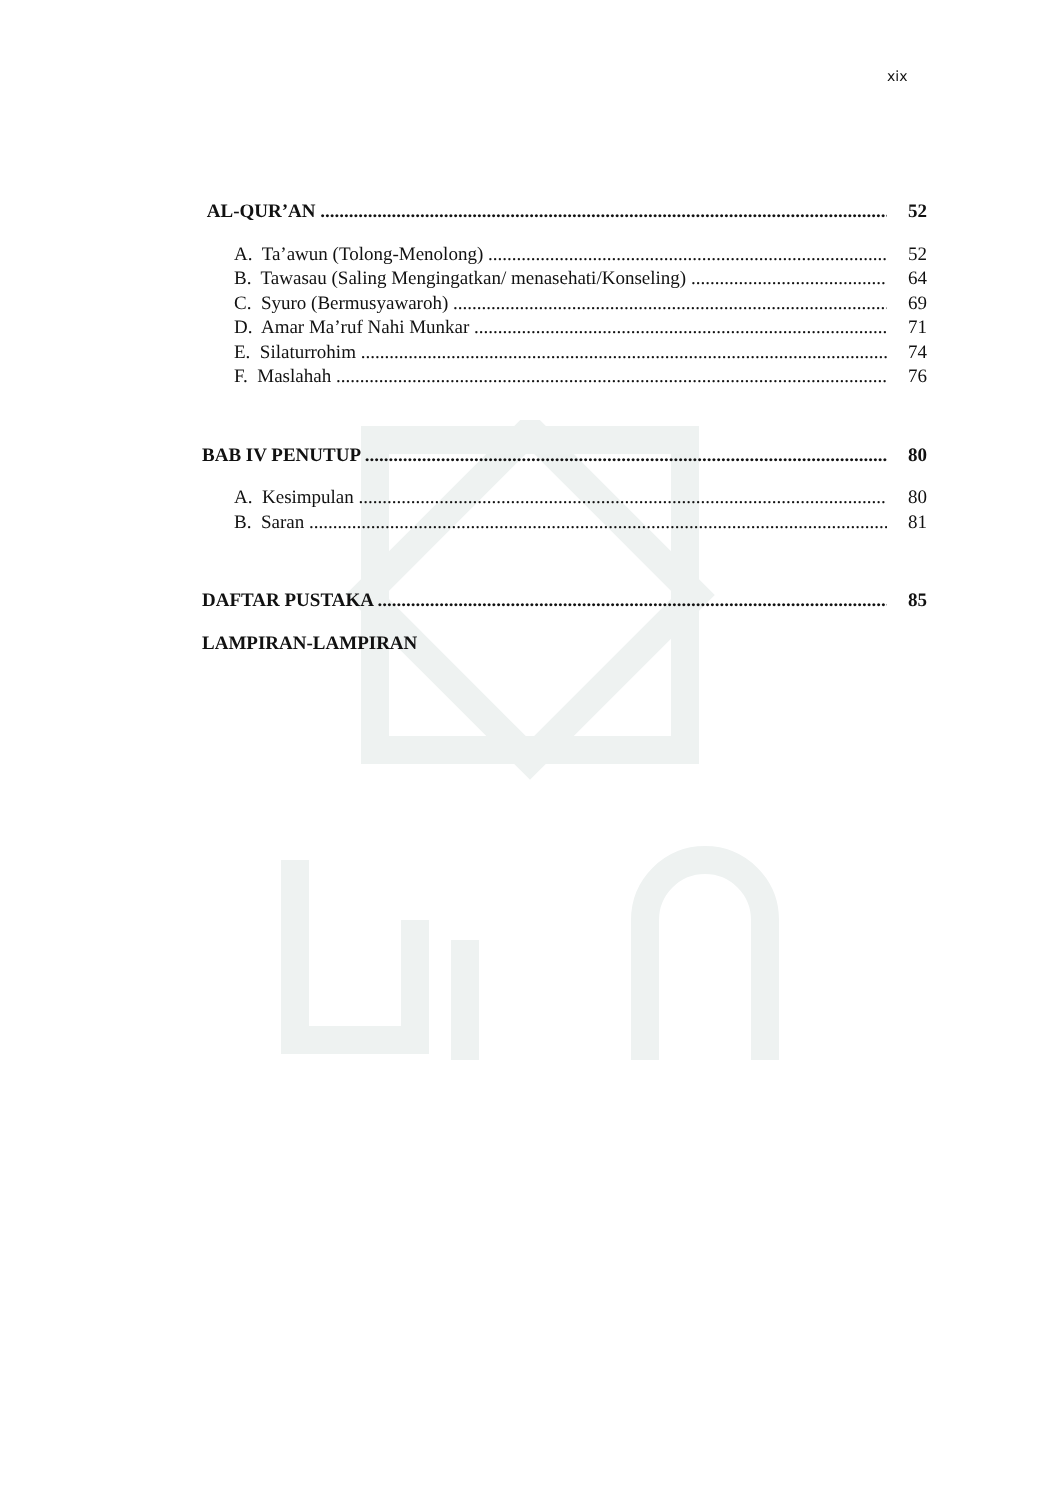xix
AL-QUR’AN 52
A. Ta’awun (Tolong-Menolong) 52
B. Tawasau (Saling Mengingatkan/ menasehati/Konseling) 64
C. Syuro (Bermusyawaroh) 69
D. Amar Ma’ruf Nahi Munkar 71
E. Silaturrohim 74
F. Maslahah 76
BAB IV PENUTUP 80
A. Kesimpulan 80
B. Saran 81
DAFTAR PUSTAKA 85
LAMPIRAN-LAMPIRAN